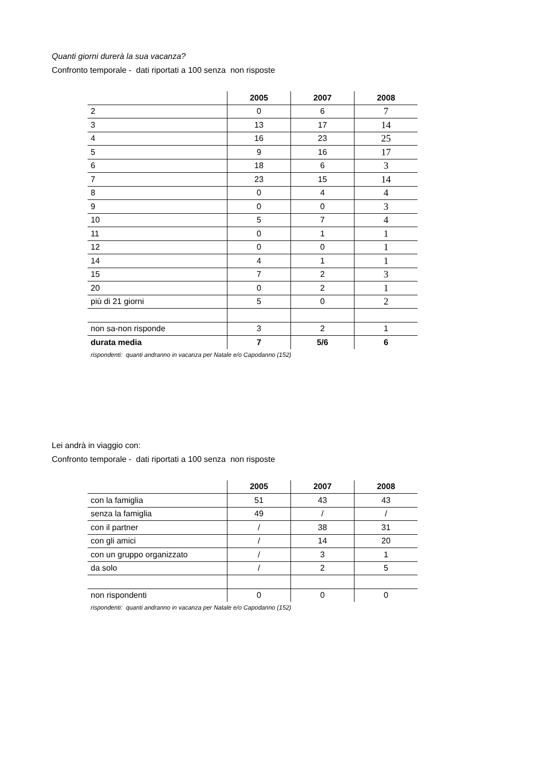Quanti giorni durerà la sua vacanza?
Confronto temporale - dati riportati a 100 senza non risposte
| | 2005 | 2007 | 2008 |
| --- | --- | --- | --- |
| 2 | 0 | 6 | 7 |
| 3 | 13 | 17 | 14 |
| 4 | 16 | 23 | 25 |
| 5 | 9 | 16 | 17 |
| 6 | 18 | 6 | 3 |
| 7 | 23 | 15 | 14 |
| 8 | 0 | 4 | 4 |
| 9 | 0 | 0 | 3 |
| 10 | 5 | 7 | 4 |
| 11 | 0 | 1 | 1 |
| 12 | 0 | 0 | 1 |
| 14 | 4 | 1 | 1 |
| 15 | 7 | 2 | 3 |
| 20 | 0 | 2 | 1 |
| più di 21 giorni | 5 | 0 | 2 |
| non sa-non risponde | 3 | 2 | 1 |
| durata media | 7 | 5/6 | 6 |
rispondenti: quanti andranno in vacanza per Natale e/o Capodanno (152)
Lei andrà in viaggio con:
Confronto temporale - dati riportati a 100 senza non risposte
| | 2005 | 2007 | 2008 |
| --- | --- | --- | --- |
| con la famiglia | 51 | 43 | 43 |
| senza la famiglia | 49 | / | / |
| con il partner | / | 38 | 31 |
| con gli amici | / | 14 | 20 |
| con un gruppo organizzato | / | 3 | 1 |
| da solo | / | 2 | 5 |
| non rispondenti | 0 | 0 | 0 |
rispondenti: quanti andranno in vacanza per Natale e/o Capodanno (152)